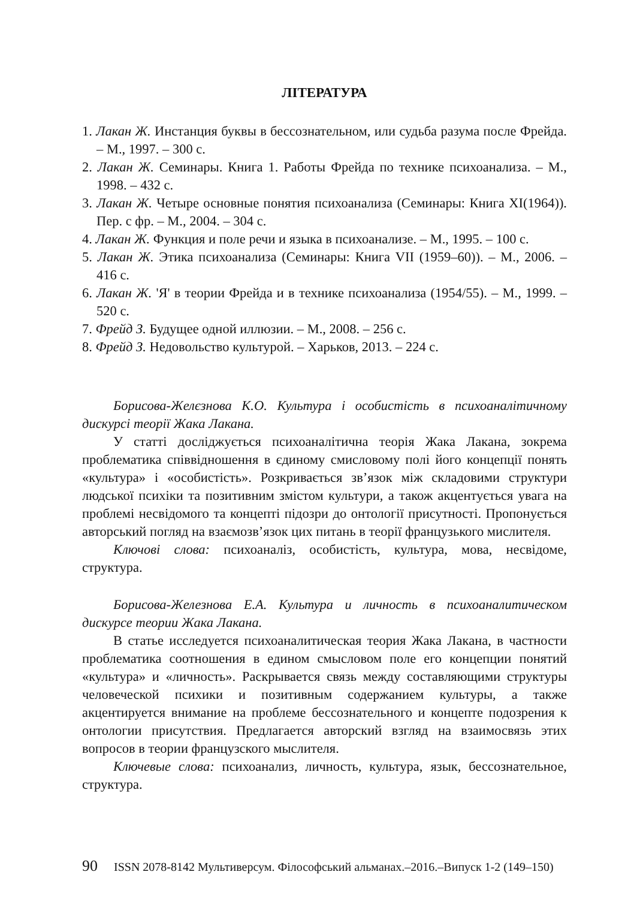ЛІТЕРАТУРА
1. Лакан Ж. Инстанция буквы в бессознательном, или судьба разума после Фрейда. – М., 1997. – 300 с.
2. Лакан Ж. Семинары. Книга 1. Работы Фрейда по технике психоанализа. – М., 1998. – 432 с.
3. Лакан Ж. Четыре основные понятия психоанализа (Семинары: Книга XI(1964)). Пер. с фр. – М., 2004. – 304 с.
4. Лакан Ж. Функция и поле речи и языка в психоанализе. – М., 1995. – 100 с.
5. Лакан Ж. Этика психоанализа (Семинары: Книга VII (1959–60)). – М., 2006. – 416 с.
6. Лакан Ж. 'Я' в теории Фрейда и в технике психоанализа (1954/55). – М., 1999. – 520 с.
7. Фрейд З. Будущее одной иллюзии. – М., 2008. – 256 с.
8. Фрейд З. Недовольство культурой. – Харьков, 2013. – 224 с.
Борисова-Желєзнова К.О. Культура і особистість в психоаналітичному дискурсі теорії Жака Лакана.
У статті досліджується психоаналітична теорія Жака Лакана, зокрема проблематика співвідношення в єдиному смисловому полі його концепції понять «культура» і «особистість». Розкривається зв’язок між складовими структури людської психіки та позитивним змістом культури, а також акцентується увага на проблемі несвідомого та концепті підозри до онтології присутності. Пропонується авторський погляд на взаємозв’язок цих питань в теорії французького мислителя.
Ключові слова: психоаналіз, особистість, культура, мова, несвідоме, структура.
Борисова-Железнова Е.А. Культура и личность в психоаналитическом дискурсе теории Жака Лакана.
В статье исследуется психоаналитическая теория Жака Лакана, в частности проблематика соотношения в едином смысловом поле его концепции понятий «культура» и «личность». Раскрывается связь между составляющими структуры человеческой психики и позитивным содержанием культуры, а также акцентируется внимание на проблеме бессознательного и концепте подозрения к онтологии присутствия. Предлагается авторский взгляд на взаимосвязь этих вопросов в теории французского мыслителя.
Ключевые слова: психоанализ, личность, культура, язык, бессознательное, структура.
90 ISSN 2078-8142 Мультиверсум. Філософський альманах.–2016.–Випуск 1-2 (149–150)